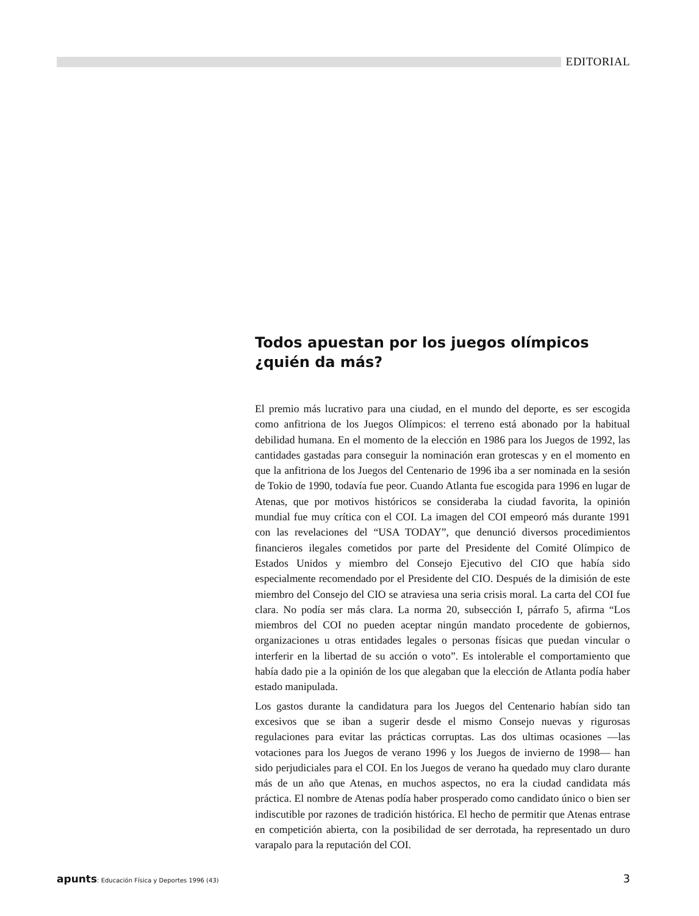EDITORIAL
Todos apuestan por los juegos olímpicos
¿quién da más?
El premio más lucrativo para una ciudad, en el mundo del deporte, es ser escogida como anfitriona de los Juegos Olímpicos: el terreno está abonado por la habitual debilidad humana. En el momento de la elección en 1986 para los Juegos de 1992, las cantidades gastadas para conseguir la nominación eran grotescas y en el momento en que la anfitriona de los Juegos del Centenario de 1996 iba a ser nominada en la sesión de Tokio de 1990, todavía fue peor. Cuando Atlanta fue escogida para 1996 en lugar de Atenas, que por motivos históricos se consideraba la ciudad favorita, la opinión mundial fue muy crítica con el COI. La imagen del COI empeoró más durante 1991 con las revelaciones del “USA TODAY”, que denunció diversos procedimientos financieros ilegales cometidos por parte del Presidente del Comité Olímpico de Estados Unidos y miembro del Consejo Ejecutivo del CIO que había sido especialmente recomendado por el Presidente del CIO. Después de la dimisión de este miembro del Consejo del CIO se atraviesa una seria crisis moral. La carta del COI fue clara. No podía ser más clara. La norma 20, subsección I, párrafo 5, afirma “Los miembros del COI no pueden aceptar ningún mandato procedente de gobiernos, organizaciones u otras entidades legales o personas físicas que puedan vincular o interferir en la libertad de su acción o voto”. Es intolerable el comportamiento que había dado pie a la opinión de los que alegaban que la elección de Atlanta podía haber estado manipulada.
Los gastos durante la candidatura para los Juegos del Centenario habían sido tan excesivos que se iban a sugerir desde el mismo Consejo nuevas y rigurosas regulaciones para evitar las prácticas corruptas. Las dos ultimas ocasiones —las votaciones para los Juegos de verano 1996 y los Juegos de invierno de 1998— han sido perjudiciales para el COI. En los Juegos de verano ha quedado muy claro durante más de un año que Atenas, en muchos aspectos, no era la ciudad candidata más práctica. El nombre de Atenas podía haber prosperado como candidato único o bien ser indiscutible por razones de tradición histórica. El hecho de permitir que Atenas entrase en competición abierta, con la posibilidad de ser derrotada, ha representado un duro varapalo para la reputación del COI.
apunts: Educación Física y Deportes 1996 (43)
3